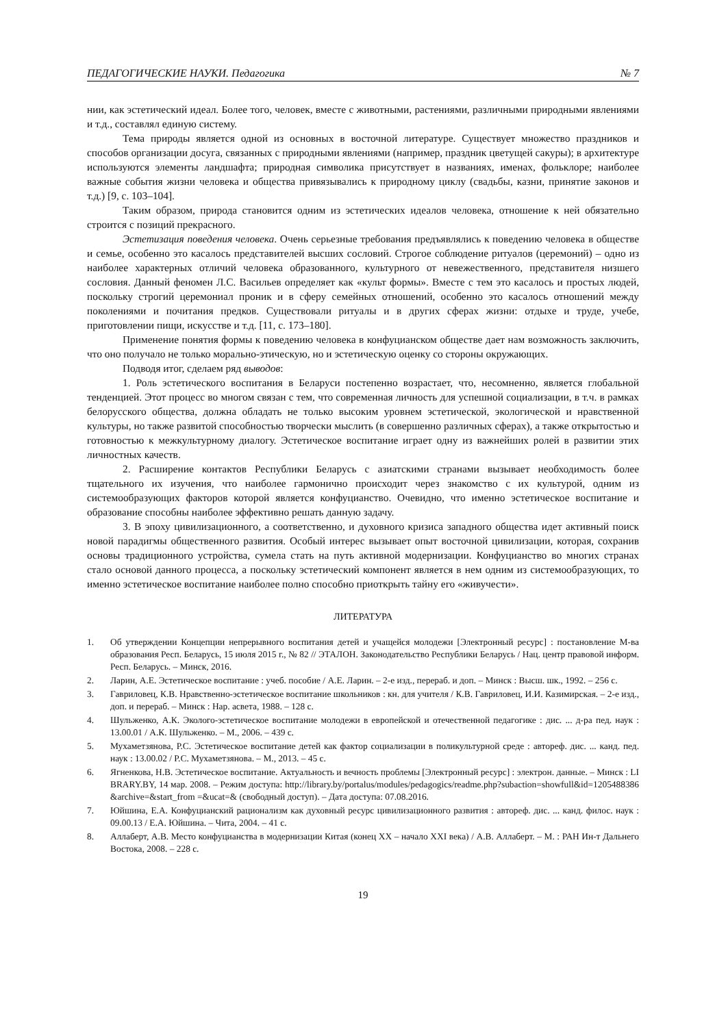ПЕДАГОГИЧЕСКИЕ НАУКИ. Педагогика № 7
нии, как эстетический идеал. Более того, человек, вместе с животными, растениями, различными природными явлениями и т.д., составлял единую систему.
Тема природы является одной из основных в восточной литературе. Существует множество праздников и способов организации досуга, связанных с природными явлениями (например, праздник цветущей сакуры); в архитектуре используются элементы ландшафта; природная символика присутствует в названиях, именах, фольклоре; наиболее важные события жизни человека и общества привязывались к природному циклу (свадьбы, казни, принятие законов и т.д.) [9, с. 103–104].
Таким образом, природа становится одним из эстетических идеалов человека, отношение к ней обязательно строится с позиций прекрасного.
Эстетизация поведения человека. Очень серьезные требования предъявлялись к поведению человека в обществе и семье, особенно это касалось представителей высших сословий. Строгое соблюдение ритуалов (церемоний) – одно из наиболее характерных отличий человека образованного, культурного от невежественного, представителя низшего сословия. Данный феномен Л.С. Васильев определяет как «культ формы». Вместе с тем это касалось и простых людей, поскольку строгий церемониал проник и в сферу семейных отношений, особенно это касалось отношений между поколениями и почитания предков. Существовали ритуалы и в других сферах жизни: отдыхе и труде, учебе, приготовлении пищи, искусстве и т.д. [11, с. 173–180].
Применение понятия формы к поведению человека в конфуцианском обществе дает нам возможность заключить, что оно получало не только морально-этическую, но и эстетическую оценку со стороны окружающих.
Подводя итог, сделаем ряд выводов:
1. Роль эстетического воспитания в Беларуси постепенно возрастает, что, несомненно, является глобальной тенденцией. Этот процесс во многом связан с тем, что современная личность для успешной социализации, в т.ч. в рамках белорусского общества, должна обладать не только высоким уровнем эстетической, экологической и нравственной культуры, но также развитой способностью творчески мыслить (в совершенно различных сферах), а также открытостью и готовностью к межкультурному диалогу. Эстетическое воспитание играет одну из важнейших ролей в развитии этих личностных качеств.
2. Расширение контактов Республики Беларусь с азиатскими странами вызывает необходимость более тщательного их изучения, что наиболее гармонично происходит через знакомство с их культурой, одним из системообразующих факторов которой является конфуцианство. Очевидно, что именно эстетическое воспитание и образование способны наиболее эффективно решать данную задачу.
3. В эпоху цивилизационного, а соответственно, и духовного кризиса западного общества идет активный поиск новой парадигмы общественного развития. Особый интерес вызывает опыт восточной цивилизации, которая, сохранив основы традиционного устройства, сумела стать на путь активной модернизации. Конфуцианство во многих странах стало основой данного процесса, а поскольку эстетический компонент является в нем одним из системообразующих, то именно эстетическое воспитание наиболее полно способно приоткрыть тайну его «живучести».
ЛИТЕРАТУРА
1. Об утверждении Концепции непрерывного воспитания детей и учащейся молодежи [Электронный ресурс] : постановление М-ва образования Респ. Беларусь, 15 июля 2015 г., № 82 // ЭТАЛОН. Законодательство Республики Беларусь / Нац. центр правовой информ. Респ. Беларусь. – Минск, 2016.
2. Ларин, А.Е. Эстетическое воспитание : учеб. пособие / А.Е. Ларин. – 2-е изд., перераб. и доп. – Минск : Высш. шк., 1992. – 256 с.
3. Гавриловец, К.В. Нравственно-эстетическое воспитание школьников : кн. для учителя / К.В. Гавриловец, И.И. Казимирская. – 2-е изд., доп. и перераб. – Минск : Нар. асвета, 1988. – 128 с.
4. Шульженко, А.К. Эколого-эстетическое воспитание молодежи в европейской и отечественной педагогике : дис. ... д-ра пед. наук : 13.00.01 / А.К. Шульженко. – М., 2006. – 439 с.
5. Мухаметзянова, Р.С. Эстетическое воспитание детей как фактор социализации в поликультурной среде : автореф. дис. ... канд. пед. наук : 13.00.02 / Р.С. Мухаметзянова. – М., 2013. – 45 с.
6. Ягненкова, Н.В. Эстетическое воспитание. Актуальность и вечность проблемы [Электронный ресурс] : электрон. данные. – Минск : LIBRARY.BY, 14 мар. 2008. – Режим доступа: http://library.by/portalus/modules/pedagogics/readme.php?subaction=showfull&id=1205488386&archive=&start_from =&ucat=& (свободный доступ). – Дата доступа: 07.08.2016.
7. Юйшина, Е.А. Конфуцианский рационализм как духовный ресурс цивилизационного развития : автореф. дис. ... канд. филос. наук : 09.00.13 / Е.А. Юйшина. – Чита, 2004. – 41 с.
8. Аллаберт, А.В. Место конфуцианства в модернизации Китая (конец XX – начало XXI века) / А.В. Аллаберт. – М. : РАН Ин-т Дальнего Востока, 2008. – 228 с.
19